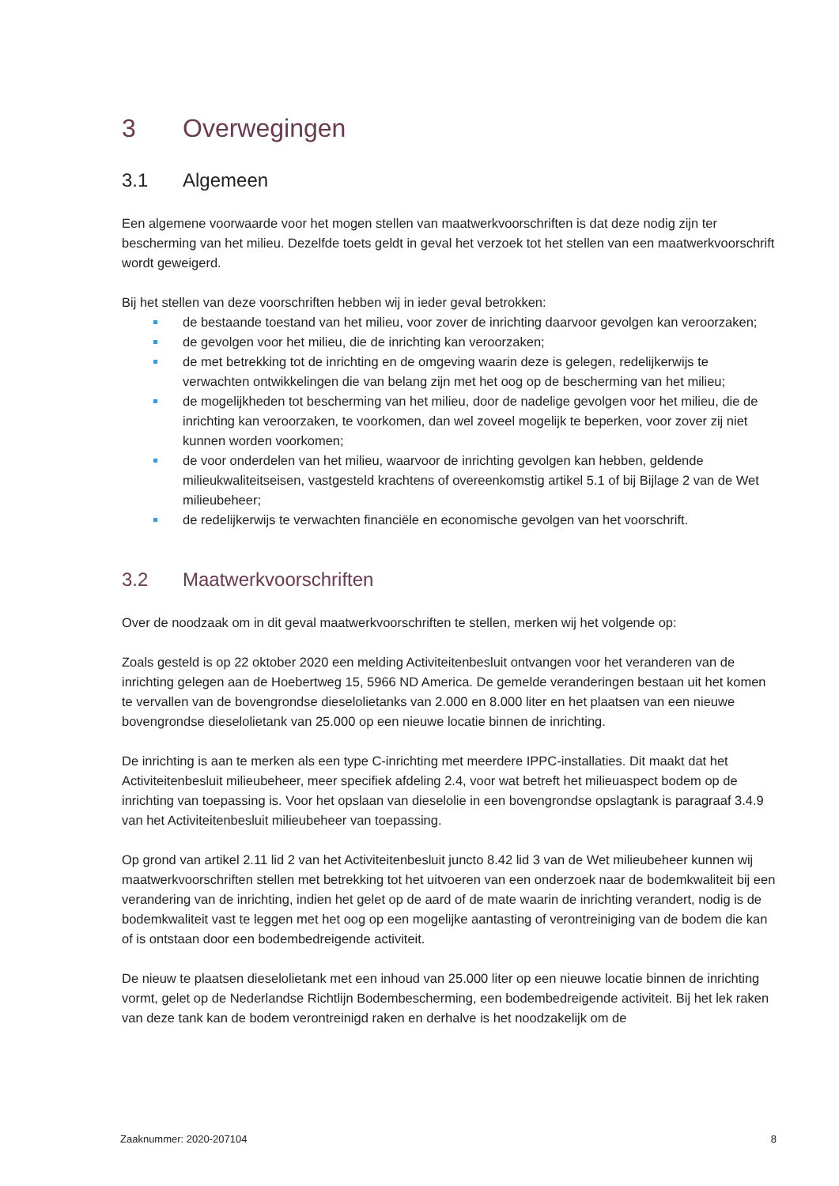3 Overwegingen
3.1 Algemeen
Een algemene voorwaarde voor het mogen stellen van maatwerkvoorschriften is dat deze nodig zijn ter bescherming van het milieu. Dezelfde toets geldt in geval het verzoek tot het stellen van een maatwerkvoorschrift wordt geweigerd.
Bij het stellen van deze voorschriften hebben wij in ieder geval betrokken:
de bestaande toestand van het milieu, voor zover de inrichting daarvoor gevolgen kan veroorzaken;
de gevolgen voor het milieu, die de inrichting kan veroorzaken;
de met betrekking tot de inrichting en de omgeving waarin deze is gelegen, redelijkerwijs te verwachten ontwikkelingen die van belang zijn met het oog op de bescherming van het milieu;
de mogelijkheden tot bescherming van het milieu, door de nadelige gevolgen voor het milieu, die de inrichting kan veroorzaken, te voorkomen, dan wel zoveel mogelijk te beperken, voor zover zij niet kunnen worden voorkomen;
de voor onderdelen van het milieu, waarvoor de inrichting gevolgen kan hebben, geldende milieukwaliteitseisen, vastgesteld krachtens of overeenkomstig artikel 5.1 of bij Bijlage 2 van de Wet milieubeheer;
de redelijkerwijs te verwachten financiële en economische gevolgen van het voorschrift.
3.2 Maatwerkvoorschriften
Over de noodzaak om in dit geval maatwerkvoorschriften te stellen, merken wij het volgende op:
Zoals gesteld is op 22 oktober 2020 een melding Activiteitenbesluit ontvangen voor het veranderen van de inrichting gelegen aan de Hoebertweg 15, 5966 ND America. De gemelde veranderingen bestaan uit het komen te vervallen van de bovengrondse dieselolietanks van 2.000 en 8.000 liter en het plaatsen van een nieuwe bovengrondse dieselolietank van 25.000 op een nieuwe locatie binnen de inrichting.
De inrichting is aan te merken als een type C-inrichting met meerdere IPPC-installaties. Dit maakt dat het Activiteitenbesluit milieubeheer, meer specifiek afdeling 2.4, voor wat betreft het milieuaspect bodem op de inrichting van toepassing is. Voor het opslaan van dieselolie in een bovengrondse opslagtank is paragraaf 3.4.9 van het Activiteitenbesluit milieubeheer van toepassing.
Op grond van artikel 2.11 lid 2 van het Activiteitenbesluit juncto 8.42 lid 3 van de Wet milieubeheer kunnen wij maatwerkvoorschriften stellen met betrekking tot het uitvoeren van een onderzoek naar de bodemkwaliteit bij een verandering van de inrichting, indien het gelet op de aard of de mate waarin de inrichting verandert, nodig is de bodemkwaliteit vast te leggen met het oog op een mogelijke aantasting of verontreiniging van de bodem die kan of is ontstaan door een bodembedreigende activiteit.
De nieuw te plaatsen dieselolietank met een inhoud van 25.000 liter op een nieuwe locatie binnen de inrichting vormt, gelet op de Nederlandse Richtlijn Bodembescherming, een bodembedreigende activiteit. Bij het lek raken van deze tank kan de bodem verontreinigd raken en derhalve is het noodzakelijk om de
Zaaknummer: 2020-207104 8